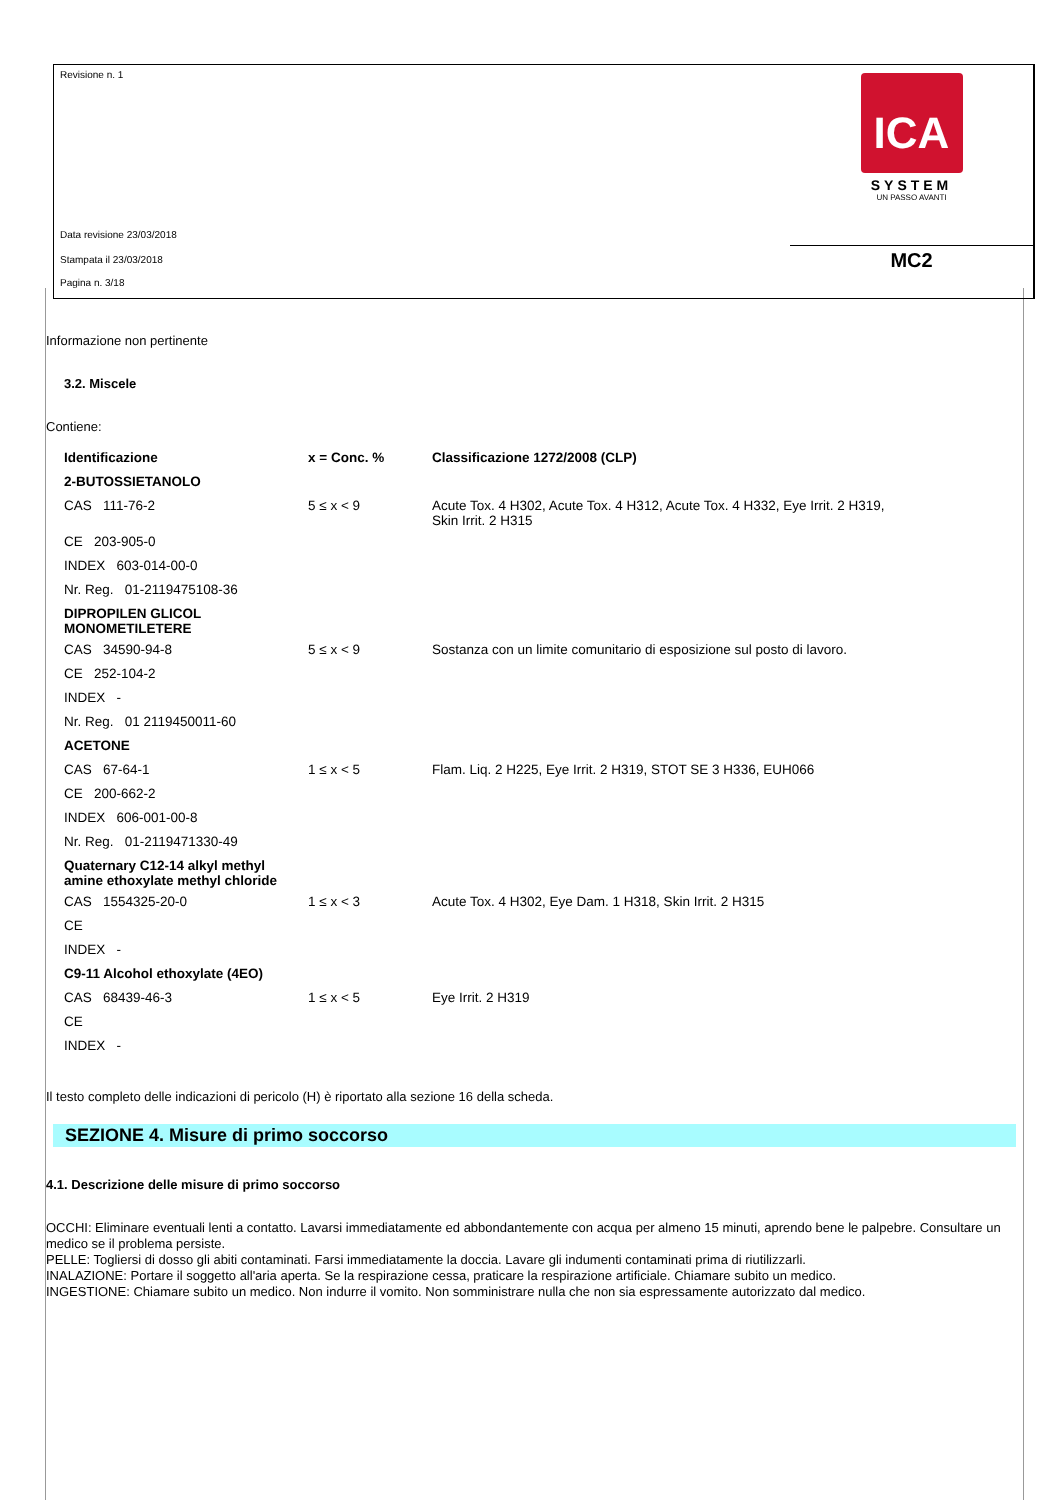ICA
SYSTEM
UN PASSO AVANTI
Revisione n. 1
Data revisione 23/03/2018
Stampata il 23/03/2018
Pagina n. 3/18
MC2
Informazione non pertinente
3.2. Miscele
Contiene:
| Identificazione | x = Conc. % | Classificazione 1272/2008 (CLP) |
| --- | --- | --- |
| 2-BUTOSSIETANOLO | | |
| CAS 111-76-2 | 5 ≤ x < 9 | Acute Tox. 4 H302, Acute Tox. 4 H312, Acute Tox. 4 H332, Eye Irrit. 2 H319, Skin Irrit. 2 H315 |
| CE 203-905-0 | | |
| INDEX 603-014-00-0 | | |
| Nr. Reg. 01-2119475108-36 | | |
| DIPROPILEN GLICOL MONOMETILETERE | | |
| CAS 34590-94-8 | 5 ≤ x < 9 | Sostanza con un limite comunitario di esposizione sul posto di lavoro. |
| CE 252-104-2 | | |
| INDEX - | | |
| Nr. Reg. 01 2119450011-60 | | |
| ACETONE | | |
| CAS 67-64-1 | 1 ≤ x < 5 | Flam. Liq. 2 H225, Eye Irrit. 2 H319, STOT SE 3 H336, EUH066 |
| CE 200-662-2 | | |
| INDEX 606-001-00-8 | | |
| Nr. Reg. 01-2119471330-49 | | |
| Quaternary C12-14 alkyl methyl amine ethoxylate methyl chloride | | |
| CAS 1554325-20-0 | 1 ≤ x < 3 | Acute Tox. 4 H302, Eye Dam. 1 H318, Skin Irrit. 2 H315 |
| CE | | |
| INDEX - | | |
| C9-11 Alcohol ethoxylate (4EO) | | |
| CAS 68439-46-3 | 1 ≤ x < 5 | Eye Irrit. 2 H319 |
| CE | | |
| INDEX - | | |
Il testo completo delle indicazioni di pericolo (H) è riportato alla sezione 16 della scheda.
SEZIONE 4. Misure di primo soccorso
4.1. Descrizione delle misure di primo soccorso
OCCHI: Eliminare eventuali lenti a contatto. Lavarsi immediatamente ed abbondantemente con acqua per almeno 15 minuti, aprendo bene le palpebre. Consultare un medico se il problema persiste.
PELLE: Togliersi di dosso gli abiti contaminati. Farsi immediatamente la doccia. Lavare gli indumenti contaminati prima di riutilizzarli.
INALAZIONE: Portare il soggetto all'aria aperta. Se la respirazione cessa, praticare la respirazione artificiale. Chiamare subito un medico.
INGESTIONE: Chiamare subito un medico. Non indurre il vomito. Non somministrare nulla che non sia espressamente autorizzato dal medico.